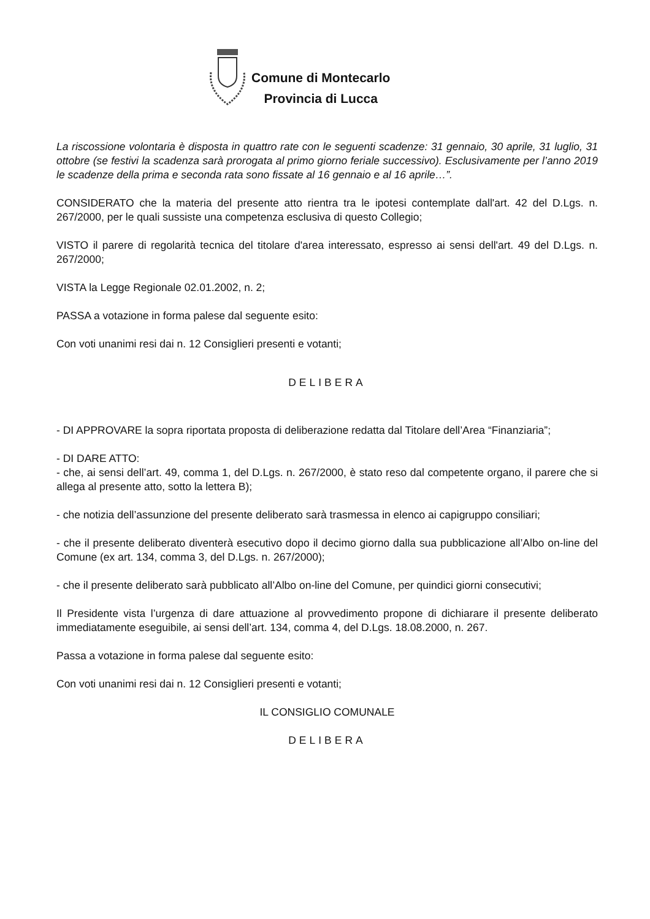Comune di Montecarlo
Provincia di Lucca
La riscossione volontaria è disposta in quattro rate con le seguenti scadenze: 31 gennaio, 30 aprile, 31 luglio, 31 ottobre (se festivi la scadenza sarà prorogata al primo giorno feriale successivo). Esclusivamente per l’anno 2019 le scadenze della prima e seconda rata sono fissate al 16 gennaio e al 16 aprile…”.
CONSIDERATO che la materia del presente atto rientra tra le ipotesi contemplate dall'art. 42 del D.Lgs. n. 267/2000, per le quali sussiste una competenza esclusiva di questo Collegio;
VISTO il parere di regolarità tecnica del titolare d'area interessato, espresso ai sensi dell'art. 49 del D.Lgs. n. 267/2000;
VISTA la Legge Regionale 02.01.2002, n. 2;
PASSA a votazione in forma palese dal seguente esito:
Con voti unanimi resi dai n. 12 Consiglieri presenti e votanti;
DELIBERA
- DI APPROVARE la sopra riportata proposta di deliberazione redatta dal Titolare dell’Area “Finanziaria”;
- DI DARE ATTO:
- che, ai sensi dell’art. 49, comma 1, del D.Lgs. n. 267/2000, è stato reso dal competente organo, il parere che si allega al presente atto, sotto la lettera B);
- che notizia dell’assunzione del presente deliberato sarà trasmessa in elenco ai capigruppo consiliari;
- che il presente deliberato diventerà esecutivo dopo il decimo giorno dalla sua pubblicazione all’Albo on-line del Comune (ex art. 134, comma 3, del D.Lgs. n. 267/2000);
- che il presente deliberato sarà pubblicato all’Albo on-line del Comune, per quindici giorni consecutivi;
Il Presidente vista l’urgenza di dare attuazione al provvedimento propone di dichiarare il presente deliberato immediatamente eseguibile, ai sensi dell’art. 134, comma 4, del D.Lgs. 18.08.2000, n. 267.
Passa a votazione in forma palese dal seguente esito:
Con voti unanimi resi dai n. 12 Consiglieri presenti e votanti;
IL CONSIGLIO COMUNALE
DELIBERA